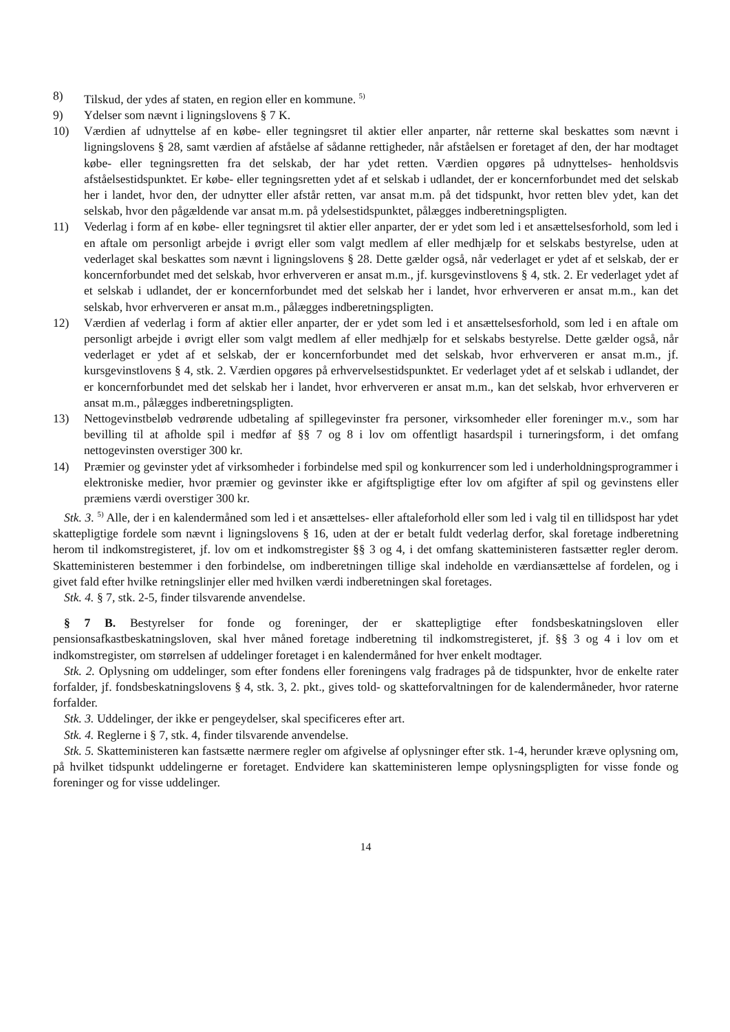8) Tilskud, der ydes af staten, en region eller en kommune. <sup>5)</sup>
9) Ydelser som nævnt i ligningslovens § 7 K.
10) Værdien af udnyttelse af en købe- eller tegningsret til aktier eller anparter, når retterne skal beskattes som nævnt i ligningslovens § 28, samt værdien af afståelse af sådanne rettigheder, når afståelsen er foretaget af den, der har modtaget købe- eller tegningsretten fra det selskab, der har ydet retten. Værdien opgøres på udnyttelses- henholdsvis afståelsestidspunktet. Er købe- eller tegningsretten ydet af et selskab i udlandet, der er koncernforbundet med det selskab her i landet, hvor den, der udnytter eller afstår retten, var ansat m.m. på det tidspunkt, hvor retten blev ydet, kan det selskab, hvor den pågældende var ansat m.m. på ydelsestidspunktet, pålægges indberetningspligten.
11) Vederlag i form af en købe- eller tegningsret til aktier eller anparter, der er ydet som led i et ansættelsesforhold, som led i en aftale om personligt arbejde i øvrigt eller som valgt medlem af eller medhjælp for et selskabs bestyrelse, uden at vederlaget skal beskattes som nævnt i ligningslovens § 28. Dette gælder også, når vederlaget er ydet af et selskab, der er koncernforbundet med det selskab, hvor erhververen er ansat m.m., jf. kursgevinstlovens § 4, stk. 2. Er vederlaget ydet af et selskab i udlandet, der er koncernforbundet med det selskab her i landet, hvor erhververen er ansat m.m., kan det selskab, hvor erhververen er ansat m.m., pålægges indberetningspligten.
12) Værdien af vederlag i form af aktier eller anparter, der er ydet som led i et ansættelsesforhold, som led i en aftale om personligt arbejde i øvrigt eller som valgt medlem af eller medhjælp for et selskabs bestyrelse. Dette gælder også, når vederlaget er ydet af et selskab, der er koncernforbundet med det selskab, hvor erhververen er ansat m.m., jf. kursgevinstlovens § 4, stk. 2. Værdien opgøres på erhvervelsestidspunktet. Er vederlaget ydet af et selskab i udlandet, der er koncernforbundet med det selskab her i landet, hvor erhververen er ansat m.m., kan det selskab, hvor erhververen er ansat m.m., pålægges indberetningspligten.
13) Nettogevinstbeløb vedrørende udbetaling af spillegevinster fra personer, virksomheder eller foreninger m.v., som har bevilling til at afholde spil i medfør af §§ 7 og 8 i lov om offentligt hasardspil i turneringsform, i det omfang nettogevinsten overstiger 300 kr.
14) Præmier og gevinster ydet af virksomheder i forbindelse med spil og konkurrencer som led i underholdningsprogrammer i elektroniske medier, hvor præmier og gevinster ikke er afgiftspligtige efter lov om afgifter af spil og gevinstens eller præmiens værdi overstiger 300 kr.
Stk. 3. <sup>5)</sup> Alle, der i en kalendermåned som led i et ansættelses- eller aftaleforhold eller som led i valg til en tillidspost har ydet skattepligtige fordele som nævnt i ligningslovens § 16, uden at der er betalt fuldt vederlag derfor, skal foretage indberetning herom til indkomstregisteret, jf. lov om et indkomstregister §§ 3 og 4, i det omfang skatteministeren fastsætter regler derom. Skatteministeren bestemmer i den forbindelse, om indberetningen tillige skal indeholde en værdiansættelse af fordelen, og i givet fald efter hvilke retningslinjer eller med hvilken værdi indberetningen skal foretages.
Stk. 4. § 7, stk. 2-5, finder tilsvarende anvendelse.
§ 7 B. Bestyrelser for fonde og foreninger, der er skattepligtige efter fondsbeskatningsloven eller pensionsafkastbeskatningsloven, skal hver måned foretage indberetning til indkomstregisteret, jf. §§ 3 og 4 i lov om et indkomstregister, om størrelsen af uddelinger foretaget i en kalendermåned for hver enkelt modtager.
Stk. 2. Oplysning om uddelinger, som efter fondens eller foreningens valg fradrages på de tidspunkter, hvor de enkelte rater forfalder, jf. fondsbeskatningslovens § 4, stk. 3, 2. pkt., gives told- og skatteforvaltningen for de kalendermåneder, hvor raterne forfalder.
Stk. 3. Uddelinger, der ikke er pengeydelser, skal specificeres efter art.
Stk. 4. Reglerne i § 7, stk. 4, finder tilsvarende anvendelse.
Stk. 5. Skatteministeren kan fastsætte nærmere regler om afgivelse af oplysninger efter stk. 1-4, herunder kræve oplysning om, på hvilket tidspunkt uddelingerne er foretaget. Endvidere kan skatteministeren lempe oplysningspligten for visse fonde og foreninger og for visse uddelinger.
14